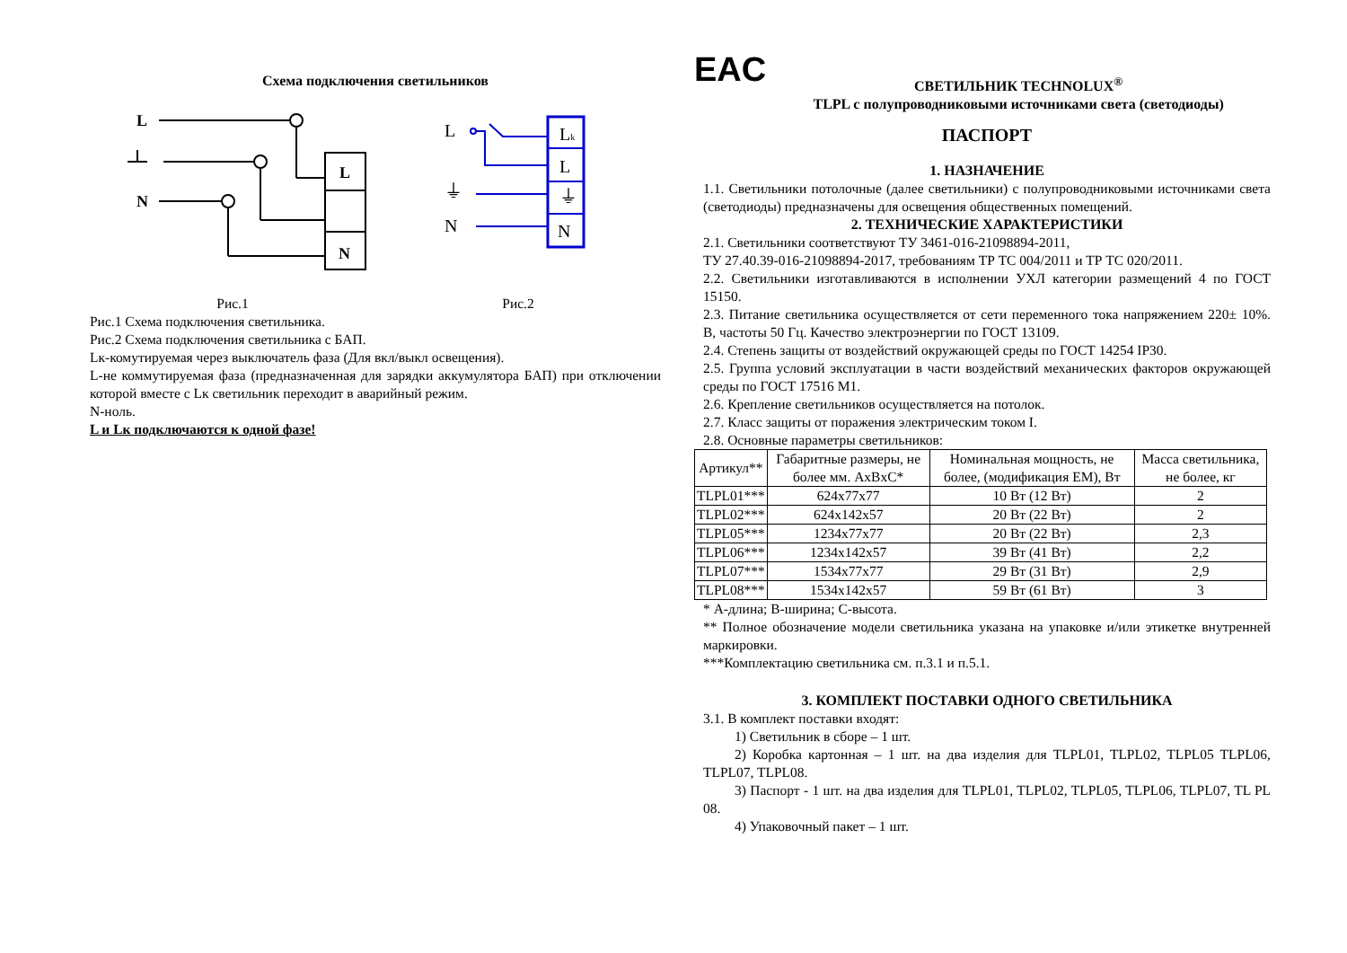Схема подключения светильников
L
N
L
N
L
⏚
N
Lk
L
⏚
N
Рис.1 Рис.2
Рис.1 Схема подключения светильника.
Рис.2 Схема подключения светильника с БАП.
Lк-комутируемая через выключатель фаза (Для вкл/выкл освещения).
L-не коммутируемая фаза (предназначенная для зарядки аккумулятора БАП) при отключении которой вместе с Lк светильник переходит в аварийный режим.
N-ноль.
L и Lк подключаются к одной фазе!
EAC
СВЕТИЛЬНИК TECHNOLUX<sup>®</sup>
TLPL с полупроводниковыми источниками света (светодиоды)
ПАСПОРТ
1. НАЗНАЧЕНИЕ
1.1. Светильники потолочные (далее светильники) с полупроводниковыми источниками света (светодиоды) предназначены для освещения общественных помещений.
2. ТЕХНИЧЕСКИЕ ХАРАКТЕРИСТИКИ
2.1. Светильники соответствуют ТУ 3461-016-21098894-2011,
ТУ 27.40.39-016-21098894-2017, требованиям ТР ТС 004/2011 и ТР ТС 020/2011.
2.2. Светильники изготавливаются в исполнении УХЛ категории размещений 4 по ГОСТ 15150.
2.3. Питание светильника осуществляется от сети переменного тока напряжением 220± 10%. В, частоты 50 Гц. Качество электроэнергии по ГОСТ 13109.
2.4. Степень защиты от воздействий окружающей среды по ГОСТ 14254 IP30.
2.5. Группа условий эксплуатации в части воздействий механических факторов окружающей среды по ГОСТ 17516 М1.
2.6. Крепление светильников осуществляется на потолок.
2.7. Класс защиты от поражения электрическим током I.
2.8. Основные параметры светильников:
| Артикул** | Габаритные размеры, не более мм. АxВxС* | Номинальная мощность, не более, (модификация EM), Вт | Масса светильника, не более, кг |
| --- | --- | --- | --- |
| TLPL01*** | 624x77x77 | 10 Вт (12 Вт) | 2 |
| TLPL02*** | 624x142x57 | 20 Вт (22 Вт) | 2 |
| TLPL05*** | 1234x77x77 | 20 Вт (22 Вт) | 2,3 |
| TLPL06*** | 1234x142x57 | 39 Вт (41 Вт) | 2,2 |
| TLPL07*** | 1534x77x77 | 29 Вт (31 Вт) | 2,9 |
| TLPL08*** | 1534x142x57 | 59 Вт (61 Вт) | 3 |
* А-длина; В-ширина; С-высота.
** Полное обозначение модели светильника указана на упаковке и/или этикетке внутренней маркировки.
***Комплектацию светильника см. п.3.1 и п.5.1.
3. КОМПЛЕКТ ПОСТАВКИ ОДНОГО СВЕТИЛЬНИКА
3.1. В комплект поставки входят:
1) Светильник в сборе – 1 шт.
2) Коробка картонная – 1 шт. на два изделия для TLPL01, TLPL02, TLPL05 TLPL06, TLPL07, TLPL08.
3) Паспорт - 1 шт. на два изделия для TLPL01, TLPL02, TLPL05, TLPL06, TLPL07, TL PL 08.
4) Упаковочный пакет – 1 шт.